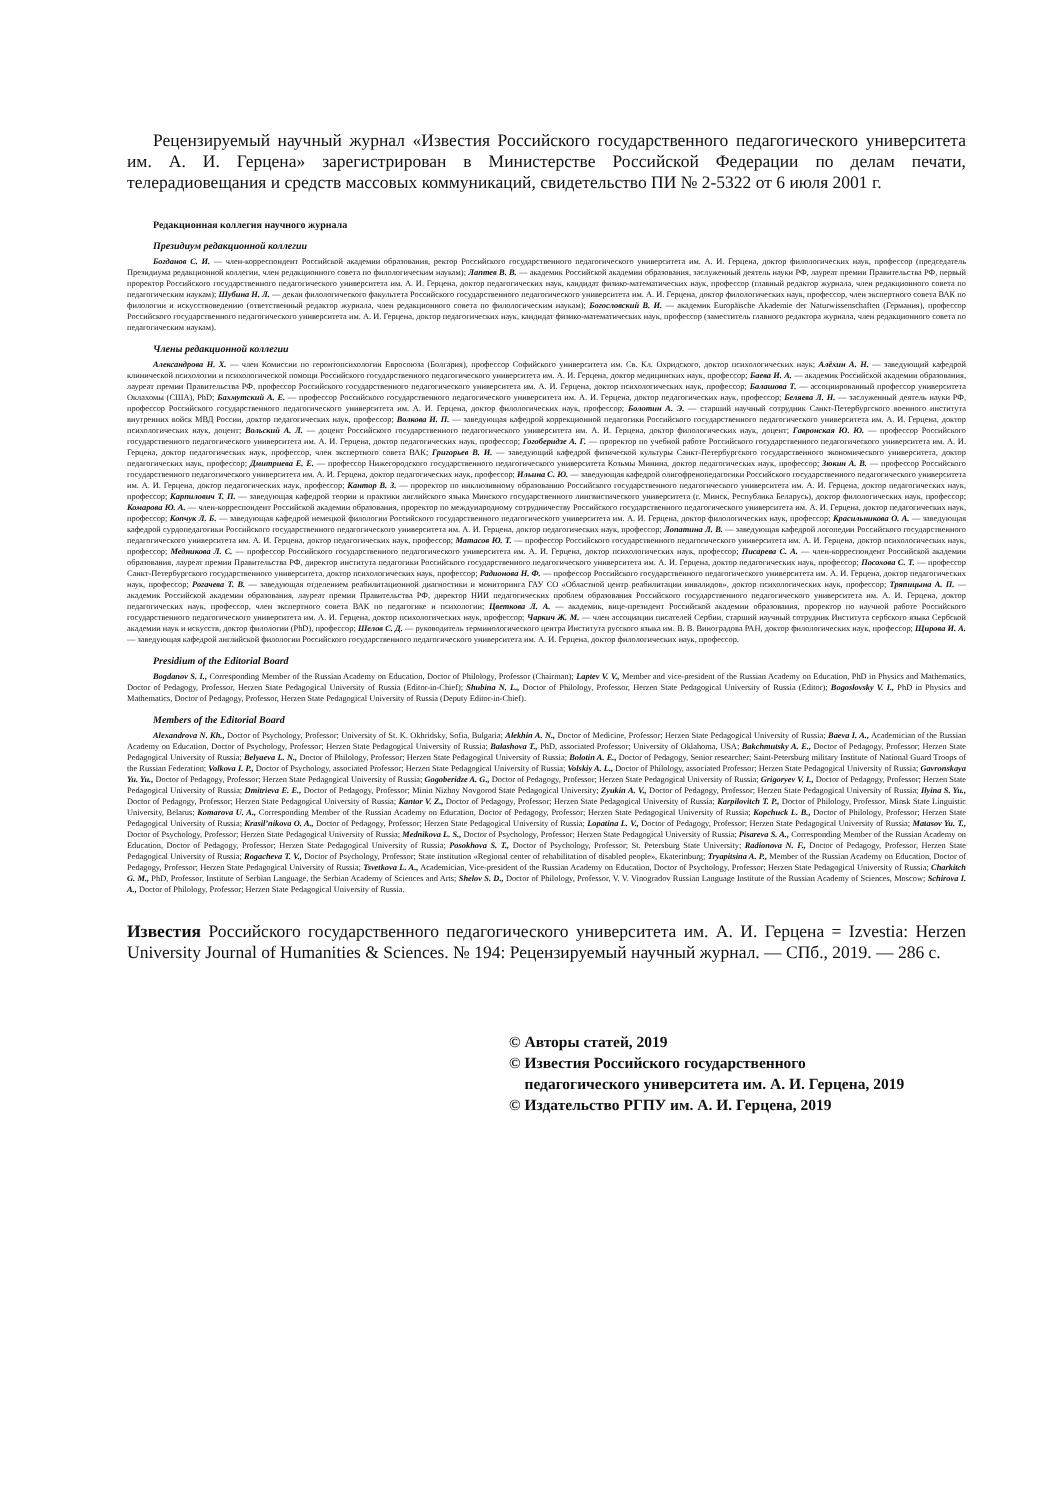Рецензируемый научный журнал «Известия Российского государственного педагогического университета им. А. И. Герцена» зарегистрирован в Министерстве Российской Федерации по делам печати, телерадиовещания и средств массовых коммуникаций, свидетельство ПИ № 2-5322 от 6 июля 2001 г.
Редакционная коллегия научного журнала
Президиум редакционной коллегии
Богданов С. И. — член-корреспондент Российской академии образования, ректор Российского государственного педагогического университета им. А. И. Герцена, доктор филологических наук, профессор (председатель Президиума редакционной коллегии, член редакционного совета по филологическим наукам); Лаптев В. В. — академик Российской академии образования, заслуженный деятель науки РФ, лауреат премии Правительства РФ, первый проректор Российского государственного педагогического университета им. А. И. Герцена, доктор педагогических наук, кандидат физико-математических наук, профессор (главный редактор журнала, член редакционного совета по педагогическим наукам); Шубина Н. Л. — декан филологического факультета Российского государственного педагогического университета им. А. И. Герцена, доктор филологических наук, профессор, член экспертного совета ВАК по филологии и искусствоведению (ответственный редактор журнала, член редакционного совета по филологическим наукам); Богословский В. И. — академик Europäische Akademie der Naturwissenschaften (Германия), профессор Российского государственного педагогического университета им. А. И. Герцена, доктор педагогических наук, кандидат физико-математических наук, профессор (заместитель главного редактора журнала, член редакционного совета по педагогическим наукам).
Члены редакционной коллегии
Александрова Н. Х. — член Комиссии по геронтопсихологии Евросоюза (Болгария), профессор Софийского университета им. Св. Кл. Охридского, доктор психологических наук; Алёхин А. Н. — заведующий кафедрой клинической психологии и психологической помощи Российского государственного педагогического университета им. А. И. Герцена, доктор медицинских наук, профессор; Баева И. А. — академик Российской академии образования, лауреат премии Правительства РФ, профессор Российского государственного педагогического университета им. А. И. Герцена, доктор психологических наук, профессор; Балашова Т. — ассоциированный профессор университета Оклахомы (США), PhD; Бахмутский А. Е. — профессор Российского государственного педагогического университета им. А. И. Герцена, доктор педагогических наук, профессор; Беляева Л. Н. — заслуженный деятель науки РФ, профессор Российского государственного педагогического университета им. А. И. Герцена, доктор филологических наук, профессор; Болотин А. Э. — старший научный сотрудник Санкт-Петербургского военного института внутренних войск МВД России, доктор педагогических наук, профессор; Волкова И. П. — заведующая кафедрой коррекционной педагогики Российского государственного педагогического университета им. А. И. Герцена, доктор психологических наук, доцент; Вольский А. Л. — доцент Российского государственного педагогического университета им. А. И. Герцена, доктор филологических наук, доцент; Гавронская Ю. Ю. — профессор Российского государственного педагогического университета им. А. И. Герцена, доктор педагогических наук, профессор; Гогоберидзе А. Г. — проректор по учебной работе Российского государственного педагогического университета им. А. И. Герцена, доктор педагогических наук, профессор, член экспертного совета ВАК; Григорьев В. И. — заведующий кафедрой физической культуры Санкт-Петербургского государственного экономического университета, доктор педагогических наук, профессор; Дмитриева Е. Е. — профессор Нижегородского государственного педагогического университета Козьмы Минина, доктор педагогических наук, профессор; Зюкин А. В. — профессор Российского государственного педагогического университета им. А. И. Герцена, доктор педагогических наук, профессор; Ильина С. Ю. — заведующая кафедрой олигофренопедагогики Российского государственного педагогического университета им. А. И. Герцена, доктор педагогических наук, профессор; Кантор В. З. — проректор по инклюзивному образованию Российского государственного педагогического университета им. А. И. Герцена, доктор педагогических наук, профессор; Карпилович Т. П. — заведующая кафедрой теории и практики английского языка Минского государственного лингвистического университета (г. Минск, Республика Беларусь), доктор филологических наук, профессор; Комарова Ю. А. — член-корреспондент Российской академии образования, проректор по международному сотрудничеству Российского государственного педагогического университета им. А. И. Герцена, доктор педагогических наук, профессор; Копчук Л. Б. — заведующая кафедрой немецкой филологии Российского государственного педагогического университета им. А. И. Герцена, доктор филологических наук, профессор; Красильникова О. А. — заведующая кафедрой сурдопедагогики Российского государственного педагогического университета им. А. И. Герцена, доктор педагогических наук, профессор; Лопатина Л. В. — заведующая кафедрой логопедии Российского государственного педагогического университета им. А. И. Герцена, доктор педагогических наук, профессор; Матасов Ю. Т. — профессор Российского государственного педагогического университета им. А. И. Герцена, доктор психологических наук, профессор; Медникова Л. С. — профессор Российского государственного педагогического университета им. А. И. Герцена, доктор психологических наук, профессор; Писарева С. А. — член-корреспондент Российской академии образования, лауреат премии Правительства РФ, директор института педагогики Российского государственного педагогического университета им. А. И. Герцена, доктор педагогических наук, профессор; Посохова С. Т. — профессор Санкт-Петербургского государственного университета, доктор психологических наук, профессор; Радионова Н. Ф. — профессор Российского государственного педагогического университета им. А. И. Герцена, доктор педагогических наук, профессор; Рогачева Т. В. — заведующая отделением реабилитационной диагностики и мониторинга ГАУ СО «Областной центр реабилитации инвалидов», доктор психологических наук, профессор; Тряпицына А. П. — академик Российской академии образования, лауреат премии Правительства РФ, директор НИИ педагогических проблем образования Российского государственного педагогического университета им. А. И. Герцена, доктор педагогических наук, профессор, член экспертного совета ВАК по педагогике и психологии; Цветкова Л. А. — академик, вице-президент Российской академии образования, проректор по научной работе Российского государственного педагогического университета им. А. И. Герцена, доктор психологических наук, профессор; Чаркич Ж. М. — член ассоциации писателей Сербии, старший научный сотрудник Института сербского языка Сербской академии наук и искусств, доктор филологии (PhD), профессор; Шелов С. Д. — руководитель терминологического центра Института русского языка им. В. В. Виноградова РАН, доктор филологических наук, профессор; Щирова И. А. — заведующая кафедрой английской филологии Российского государственного педагогического университета им. А. И. Герцена, доктор филологических наук, профессор.
Presidium of the Editorial Board
Bogdanov S. I., Corresponding Member of the Russian Academy on Education, Doctor of Philology, Professor (Chairman); Laptev V. V., Member and vice-president of the Russian Academy on Education, PhD in Physics and Mathematics, Doctor of Pedagogy, Professor, Herzen State Pedagogical University of Russia (Editor-in-Chief); Shubina N. L., Doctor of Philology, Professor, Herzen State Pedagogical University of Russia (Editor); Bogoslovsky V. I., PhD in Physics and Mathematics, Doctor of Pedagogy, Professor, Herzen State Pedagogical University of Russia (Deputy Editor-in-Chief).
Members of the Editorial Board
Alexandrova N. Kh., Doctor of Psychology, Professor; University of St. K. Okhridsky, Sofia, Bulgaria; Alekhin A. N., Doctor of Medicine, Professor; Herzen State Pedagogical University of Russia; Baeva I. A., Academician of the Russian Academy on Education, Doctor of Psychology, Professor; Herzen State Pedagogical University of Russia; Balashova T., PhD, associated Professor; University of Oklahoma, USA; Bakchmutsky A. E., Doctor of Pedagogy, Professor; Herzen State Pedagogical University of Russia; Belyaeva L. N., Doctor of Philology, Professor; Herzen State Pedagogical University of Russia; Bolotin A. E., Doctor of Pedagogy, Senior researcher; Saint-Petersburg military Institute of National Guard Troops of the Russian Federation; Volkova I. P., Doctor of Psychology, associated Professor; Herzen State Pedagogical University of Russia; Volskiy A. L., Doctor of Philology, associated Professor; Herzen State Pedagogical University of Russia; Gavronskaya Yu. Yu., Doctor of Pedagogy, Professor; Herzen State Pedagogical University of Russia; Gogoberidze A. G., Doctor of Pedagogy, Professor; Herzen State Pedagogical University of Russia; Grigoryev V. I., Doctor of Pedagogy, Professor; Herzen State Pedagogical University of Russia; Dmitrieva E. E., Doctor of Pedagogy, Professor; Minin Nizhny Novgorod State Pedagogical University; Zyukin A. V., Doctor of Pedagogy, Professor; Herzen State Pedagogical University of Russia; Ilyina S. Yu., Doctor of Pedagogy, Professor; Herzen State Pedagogical University of Russia; Kantor V. Z., Doctor of Pedagogy, Professor; Herzen State Pedagogical University of Russia; Karpilovitch T. P., Doctor of Philology, Professor, Minsk State Linguistic University, Belarus; Komarova U. A., Corresponding Member of the Russian Academy on Education, Doctor of Pedagogy, Professor; Herzen State Pedagogical University of Russia; Kopchuck L. B., Doctor of Philology, Professor; Herzen State Pedagogical University of Russia; Krasil’nikova O. A., Doctor of Pedagogy, Professor; Herzen State Pedagogical University of Russia; Lopatina L. V., Doctor of Pedagogy, Professor; Herzen State Pedagogical University of Russia; Matasov Yu. T., Doctor of Psychology, Professor; Herzen State Pedagogical University of Russia; Mednikova L. S., Doctor of Psychology, Professor; Herzen State Pedagogical University of Russia; Pisareva S. A., Corresponding Member of the Russian Academy on Education, Doctor of Pedagogy, Professor; Herzen State Pedagogical University of Russia; Posokhova S. T., Doctor of Psychology, Professor; St. Petersburg State University; Radionova N. F., Doctor of Pedagogy, Professor, Herzen State Pedagogical University of Russia; Rogacheva T. V., Doctor of Psychology, Professor; State institution «Regional center of rehabilitation of disabled people», Ekaterinburg; Tryapitsina A. P., Member of the Russian Academy on Education, Doctor of Pedagogy, Professor; Herzen State Pedagogical University of Russia; Tsvetkova L. A., Academician, Vice-president of the Russian Academy on Education, Doctor of Psychology, Professor; Herzen State Pedagogical University of Russia; Charkitch G. M., PhD, Professor, Institute of Serbian Language, the Serbian Academy of Sciences and Arts; Shelov S. D., Doctor of Philology, Professor, V. V. Vinogradov Russian Language Institute of the Russian Academy of Sciences, Moscow; Schirova I. A., Doctor of Philology, Professor; Herzen State Pedagogical University of Russia.
Известия Российского государственного педагогического университета им. А. И. Герцена = Izvestia: Herzen University Journal of Humanities & Sciences. № 194: Рецензируемый научный журнал. — СПб., 2019. — 286 с.
© Авторы статей, 2019
© Известия Российского государственного
педагогического университета им. А. И. Герцена, 2019
© Издательство РГПУ им. А. И. Герцена, 2019